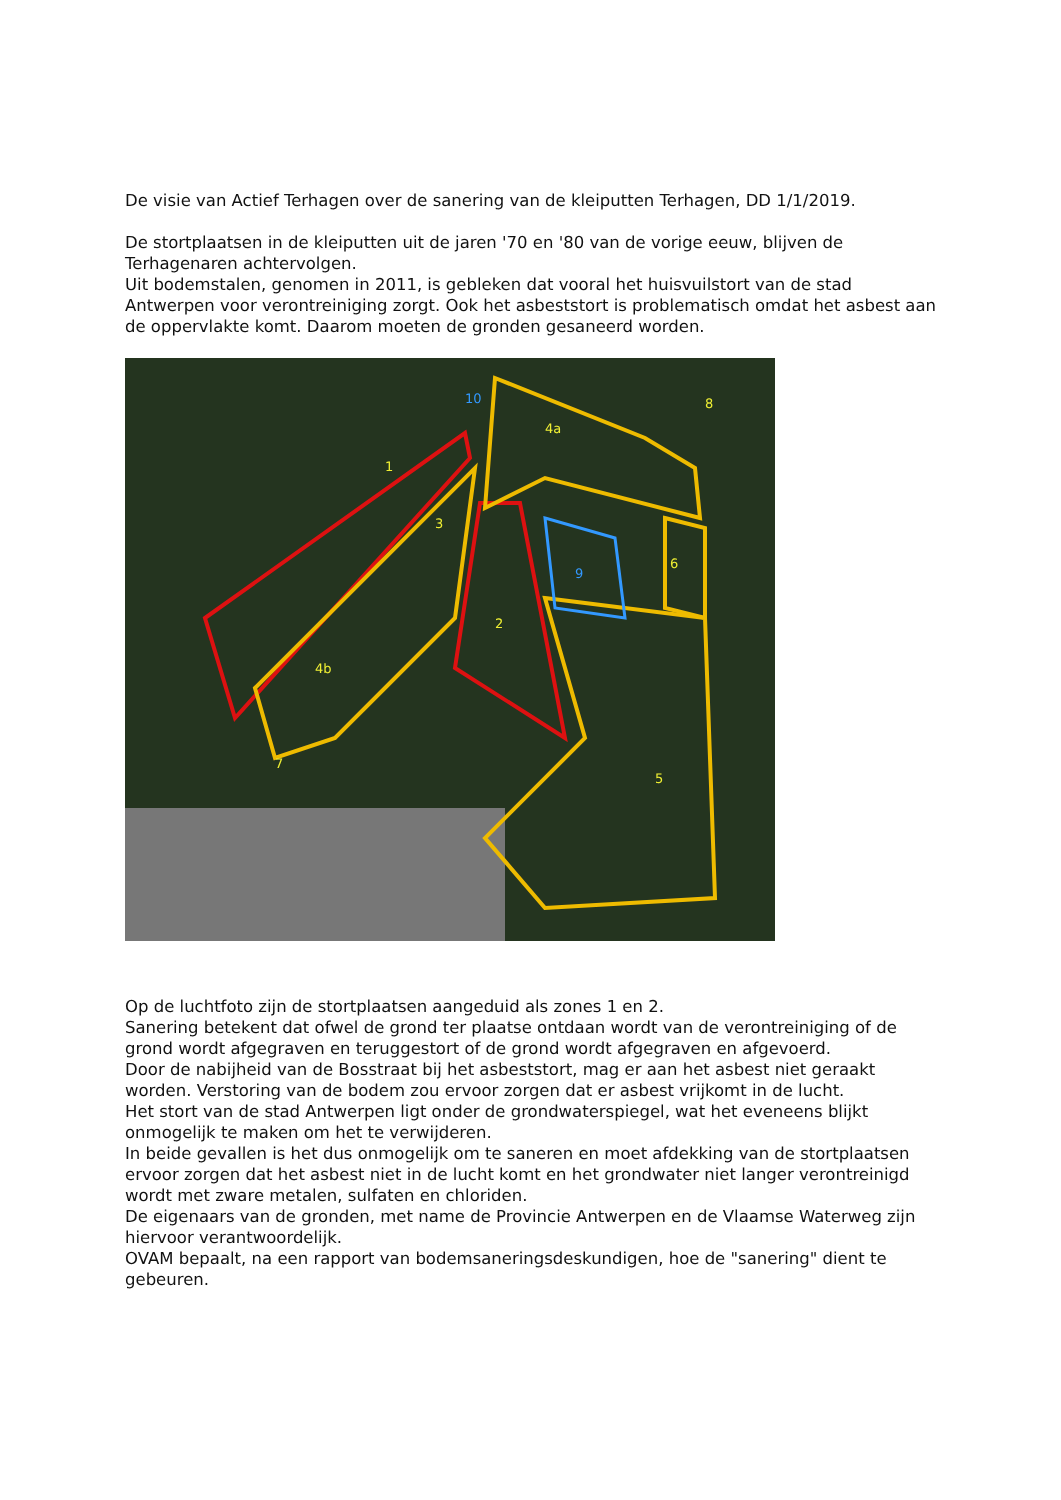De visie van Actief Terhagen over de sanering van de kleiputten Terhagen, DD 1/1/2019.
De stortplaatsen in de kleiputten uit de jaren '70 en '80 van de vorige eeuw, blijven de Terhagenaren achtervolgen.
Uit bodemstalen, genomen in 2011, is gebleken dat vooral het huisvuilstort van de stad Antwerpen voor verontreiniging zorgt. Ook het asbeststort is problematisch omdat het asbest aan de oppervlakte komt. Daarom moeten de gronden gesaneerd worden.
1
2
3
4a
4b
5
6
7
8
9
10
Op de luchtfoto zijn de stortplaatsen aangeduid als zones 1 en 2.
Sanering betekent dat ofwel de grond ter plaatse ontdaan wordt van de verontreiniging of de grond wordt afgegraven en teruggestort of de grond wordt afgegraven en afgevoerd.
Door de nabijheid van de Bosstraat bij het asbeststort, mag er aan het asbest niet geraakt worden. Verstoring van de bodem zou ervoor zorgen dat er asbest vrijkomt in de lucht.
Het stort van de stad Antwerpen ligt onder de grondwaterspiegel, wat het eveneens blijkt onmogelijk te maken om het te verwijderen.
In beide gevallen is het dus onmogelijk om te saneren en moet afdekking van de stortplaatsen ervoor zorgen dat het asbest niet in de lucht komt en het grondwater niet langer verontreinigd wordt met zware metalen, sulfaten en chloriden.
De eigenaars van de gronden, met name de Provincie Antwerpen en de Vlaamse Waterweg zijn hiervoor verantwoordelijk.
OVAM bepaalt, na een rapport van bodemsaneringsdeskundigen, hoe de "sanering" dient te gebeuren.